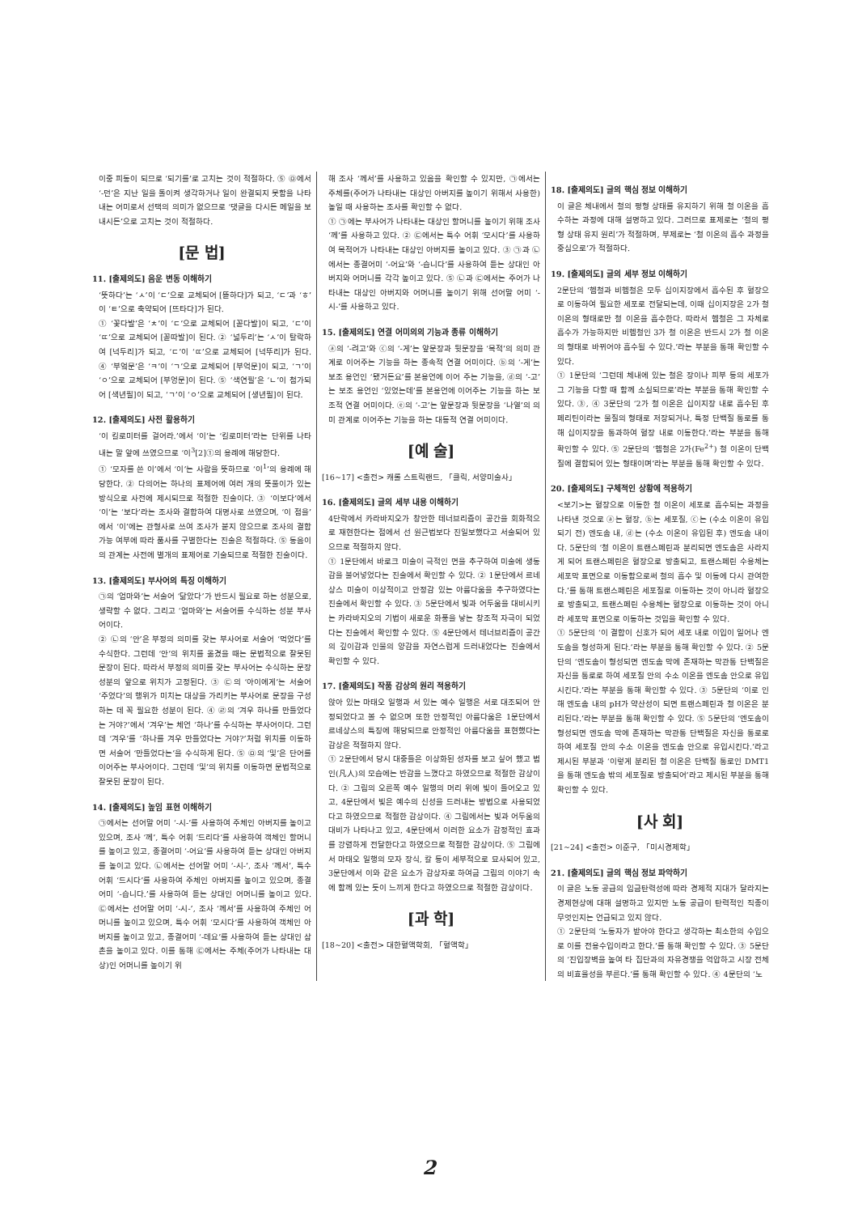이중 피동이 되므로 ‘되기를’로 고치는 것이 적절하다. ⑤ ㉤에서 ‘-던’은 지난 일을 돌이켜 생각하거나 일이 완결되지 못함을 나타내는 어미로서 선택의 의미가 없으므로 ‘댓글을 다시든 메일을 보내시든’으로 고치는 것이 적절하다.
[문 법]
11. [출제의도] 음운 변동 이해하기
‘뜻하다’는 ‘ㅅ’이 ‘ㄷ’으로 교체되어 [뜯하다]가 되고, ‘ㄷ’과 ‘ㅎ’이 ‘ㅌ’으로 축약되어 [뜨타다]가 된다.
① ‘꽃다발’은 ‘ㅊ’이 ‘ㄷ’으로 교체되어 [꼳다발]이 되고, ‘ㄷ’이 ‘ㄸ’으로 교체되어 [꼳따발]이 된다. ② ‘넓두리’는 ‘ㅅ’이 탈락하여 [넉두리]가 되고, ‘ㄷ’이 ‘ㄸ’으로 교체되어 [넉뚜리]가 된다. ④ ‘부엌문’은 ‘ㅋ’이 ‘ㄱ’으로 교체되어 [부억문]이 되고, ‘ㄱ’이 ‘ㅇ’으로 교체되어 [부엉문]이 된다. ⑤ ‘색연필’은 ‘ㄴ’이 첨가되어 [색년필]이 되고, ‘ㄱ’이 ‘ㅇ’으로 교체되어 [생년필]이 된다.
12. [출제의도] 사전 활용하기
‘이 킬로미터를 걸어라.’에서 ‘이’는 ‘킬로미터’라는 단위를 나타내는 말 앞에 쓰였으므로 ‘이<sup>3</sup>[2]①의 용례에 해당한다.
① ‘모자를 쓴 이’에서 ‘이’는 사람을 뜻하므로 ‘이<sup>1</sup>’의 용례에 해당한다. ② 다의어는 하나의 표제어에 여러 개의 뜻풀이가 있는 방식으로 사전에 제시되므로 적절한 진술이다. ③ ‘이보다’에서 ‘이’는 ‘보다’라는 조사와 결합하여 대명사로 쓰였으며, ‘이 점을’에서 ‘이’에는 관형사로 쓰여 조사가 붙지 않으므로 조사의 결합 가능 여부에 따라 품사를 구별한다는 진술은 적절하다. ⑤ 동음이의 관계는 사전에 별개의 표제어로 기술되므로 적절한 진술이다.
13. [출제의도] 부사어의 특징 이해하기
㉠의 ‘엄마와’는 서술어 ‘닮았다’가 반드시 필요로 하는 성분으로, 생략할 수 없다. 그리고 ‘엄마와’는 서술어를 수식하는 성분 부사어이다.
② ㉡의 ‘안’은 부정의 의미를 갖는 부사어로 서술어 ‘먹었다’를 수식한다. 그런데 ‘안’의 위치를 옮겼을 때는 문법적으로 잘못된 문장이 된다. 따라서 부정의 의미를 갖는 부사어는 수식하는 문장 성분의 앞으로 위치가 고정된다. ③ ㉢의 ‘아이에게’는 서술어 ‘주었다’의 행위가 미치는 대상을 가리키는 부사어로 문장을 구성하는 데 꼭 필요한 성분이 된다. ④ ㉣의 ‘겨우 하나를 만들었다는 거야?’에서 ‘겨우’는 체언 ‘하나’를 수식하는 부사어이다. 그런데 ‘겨우’를 ‘하나를 겨우 만들었다는 거야?’처럼 위치를 이동하면 서술어 ‘만들었다는’을 수식하게 된다. ⑤ ㉤의 ‘및’은 단어를 이어주는 부사어이다. 그런데 ‘및’의 위치를 이동하면 문법적으로 잘못된 문장이 된다.
14. [출제의도] 높임 표현 이해하기
㉠에서는 선어말 어미 ‘-시-’를 사용하여 주체인 아버지를 높이고 있으며, 조사 ‘께’, 특수 어휘 ‘드리다’를 사용하여 객체인 할머니를 높이고 있고, 종결어미 ‘-어요’를 사용하여 듣는 상대인 아버지를 높이고 있다. ㉡에서는 선어말 어미 ‘-시-’, 조사 ‘께서’, 특수 어휘 ‘드시다’를 사용하여 주체인 아버지를 높이고 있으며, 종결어미 ‘-습니다.’를 사용하여 듣는 상대인 어머니를 높이고 있다. ㉢에서는 선어말 어미 ‘-시-’, 조사 ‘께서’를 사용하여 주체인 어머니를 높이고 있으며, 특수 어휘 ‘모시다’를 사용하여 객체인 아버지를 높이고 있고, 종결어미 ‘-데요’를 사용하여 듣는 상대인 삼촌을 높이고 있다. 이를 통해 ㉢에서는 주체(주어가 나타내는 대상)인 어머니를 높이기 위
해 조사 ‘께서’를 사용하고 있음을 확인할 수 있지만, ㉠에서는 주체를(주어가 나타내는 대상인 아버지를 높이기 위해서 사용한) 높일 때 사용하는 조사를 확인할 수 없다.
① ㉠에는 부사어가 나타내는 대상인 할머니를 높이기 위해 조사 ‘께’를 사용하고 있다. ② ㉢에서는 특수 어휘 ‘모시다’를 사용하여 목적어가 나타내는 대상인 아버지를 높이고 있다. ③ ㉠과 ㉡에서는 종결어미 ‘-어요’와 ‘-습니다’를 사용하여 듣는 상대인 아버지와 어머니를 각각 높이고 있다. ⑤ ㉡과 ㉢에서는 주어가 나타내는 대상인 아버지와 어머니를 높이기 위해 선어말 어미 ‘-시-’를 사용하고 있다.
15. [출제의도] 연결 어미의의 기능과 종류 이해하기
ⓐ의 ‘-려고’와 ⓒ의 ‘-게’는 앞문장과 뒷문장을 ‘목적’의 의미 관계로 이어주는 기능을 하는 종속적 연결 어미이다. ⓑ의 ‘-게’는 보조 용언인 ‘됐거든요’를 본용언에 이어 주는 기능을, ⓓ의 ‘-고’는 보조 용언인 ‘있었는데’를 본용언에 이어주는 기능을 하는 보조적 연결 어미이다. ⓔ의 ‘-고’는 앞문장과 뒷문장을 ‘나열’의 의미 관계로 이어주는 기능을 하는 대등적 연결 어미이다.
[예 술]
[16~17] <출전> 캐롤 스트릭랜드, 「클릭, 서양미술사」
16. [출제의도] 글의 세부 내용 이해하기
4단락에서 카라바지오가 창안한 테너브리즘이 공간을 회화적으로 재현한다는 점에서 선 원근법보다 진일보했다고 서술되어 있으므로 적절하지 않다.
① 1문단에서 바로크 미술이 극적인 면을 추구하여 미술에 생동감을 불어넣었다는 진술에서 확인할 수 있다. ② 1문단에서 르네상스 미술이 이상적이고 안정감 있는 아름다움을 추구하였다는 진술에서 확인할 수 있다. ③ 5문단에서 빛과 어두움을 대비시키는 카라바지오의 기법이 새로운 화풍을 낳는 창조적 자극이 되었다는 진술에서 확인할 수 있다. ⑤ 4문단에서 테너브리즘이 공간의 깊이감과 인물의 양감을 자연스럽게 드러내었다는 진술에서 확인할 수 있다.
17. [출제의도] 작품 감상의 원리 적용하기
앉아 있는 마태오 일행과 서 있는 예수 일행은 서로 대조되어 안정되었다고 볼 수 없으며 또한 안정적인 아름다움은 1문단에서 르네상스의 특징에 해당되므로 안정적인 아름다움을 표현했다는 감상은 적절하지 않다.
① 2문단에서 당시 대중들은 이상화된 성자를 보고 싶어 했고 범인(凡人)의 모습에는 반감을 느꼈다고 하였으므로 적절한 감상이다. ② 그림의 오른쪽 예수 일행의 머리 위에 빛이 들어오고 있고, 4문단에서 빛은 예수의 신성을 드러내는 방법으로 사용되었다고 하였으므로 적절한 감상이다. ④ 그림에서는 빛과 어두움의 대비가 나타나고 있고, 4문단에서 이러한 요소가 감정적인 효과를 강렬하게 전달한다고 하였으므로 적절한 감상이다. ⑤ 그림에서 마태오 일행의 모자 장식, 칼 등이 세부적으로 묘사되어 있고, 3문단에서 이와 같은 요소가 감상자로 하여금 그림의 이야기 속에 함께 있는 듯이 느끼게 한다고 하였으므로 적절한 감상이다.
[과 학]
[18~20] <출전> 대한혈액학회, 「혈액학」
18. [출제의도] 글의 핵심 정보 이해하기
이 글은 체내에서 철의 평형 상태를 유지하기 위해 철 이온을 흡수하는 과정에 대해 설명하고 있다. 그러므로 표제로는 ‘철의 평형 상태 유지 원리’가 적절하며, 부제로는 ‘철 이온의 흡수 과정을 중심으로’가 적절하다.
19. [출제의도] 글의 세부 정보 이해하기
2문단의 ‘헴철과 비헴철은 모두 십이지장에서 흡수된 후 혈장으로 이동하여 필요한 세포로 전달되는데, 이때 십이지장은 2가 철 이온의 형태로만 철 이온을 흡수한다. 따라서 헴철은 그 자체로 흡수가 가능하지만 비헴철인 3가 철 이온은 반드시 2가 철 이온의 형태로 바뀌어야 흡수될 수 있다.’라는 부분을 통해 확인할 수 있다.
① 1문단의 ‘그런데 체내에 있는 철은 장이나 피부 등의 세포가 그 기능을 다할 때 함께 소실되므로’라는 부분을 통해 확인할 수 있다. ③, ④ 3문단의 ‘2가 철 이온은 십이지장 내로 흡수된 후 페리틴이라는 물질의 형태로 저장되거나, 특정 단백질 통로를 통해 십이지장을 통과하여 혈장 내로 이동한다.’라는 부분을 통해 확인할 수 있다. ⑤ 2문단의 ‘헴철은 2가(Fe<sup>2+</sup>) 철 이온이 단백질에 결합되어 있는 형태이며’라는 부분을 통해 확인할 수 있다.
20. [출제의도] 구체적인 상황에 적용하기
<보기>는 혈장으로 이동한 철 이온이 세포로 흡수되는 과정을 나타낸 것으로 ⓐ는 혈장, ⓑ는 세포질, ⓒ는 (수소 이온이 유입되기 전) 엔도솜 내, ⓓ는 (수소 이온이 유입된 후) 엔도솜 내이다. 5문단의 ‘철 이온이 트랜스페린과 분리되면 엔도솜은 사라지게 되어 트랜스페린은 혈장으로 방출되고, 트랜스페린 수용체는 세포막 표면으로 이동함으로써 철의 흡수 및 이동에 다시 관여한다.’를 통해 트랜스페린은 세포질로 이동하는 것이 아니라 혈장으로 방출되고, 트랜스페린 수용체는 혈장으로 이동하는 것이 아니라 세포막 표면으로 이동하는 것임을 확인할 수 있다.
① 5문단의 ‘이 결합이 신호가 되어 세포 내로 이입이 일어나 엔도솜을 형성하게 된다.’라는 부분을 통해 확인할 수 있다. ② 5문단의 ‘엔도솜이 형성되면 엔도솜 막에 존재하는 막관통 단백질은 자신을 통로로 하여 세포질 안의 수소 이온을 엔도솜 안으로 유입시킨다.’라는 부분을 통해 확인할 수 있다. ③ 5문단의 ‘이로 인해 엔도솜 내의 pH가 약산성이 되면 트랜스페린과 철 이온은 분리된다.’라는 부분을 통해 확인할 수 있다. ⑤ 5문단의 ‘엔도솜이 형성되면 엔도솜 막에 존재하는 막관통 단백질은 자신을 통로로 하여 세포질 안의 수소 이온을 엔도솜 안으로 유입시킨다.’라고 제시된 부분과 ‘이렇게 분리된 철 이온은 단백질 통로인 DMT1을 통해 엔도솜 밖의 세포질로 방출되어’라고 제시된 부분을 통해 확인할 수 있다.
[사 회]
[21~24] <출전> 이준구, 「미시경제학」
21. [출제의도] 글의 핵심 정보 파악하기
이 글은 노동 공급의 임금탄력성에 따라 경제적 지대가 달라지는 경제현상에 대해 설명하고 있지만 노동 공급이 탄력적인 직종이 무엇인지는 언급되고 있지 않다.
① 2문단의 ‘노동자가 받아야 한다고 생각하는 최소한의 수입으로 이를 전용수입이라고 한다.’를 통해 확인할 수 있다. ③ 5문단의 ‘진입장벽을 높여 타 집단과의 자유경쟁을 억압하고 시장 전체의 비효율성을 부른다.’를 통해 확인할 수 있다. ④ 4문단의 ‘노
2